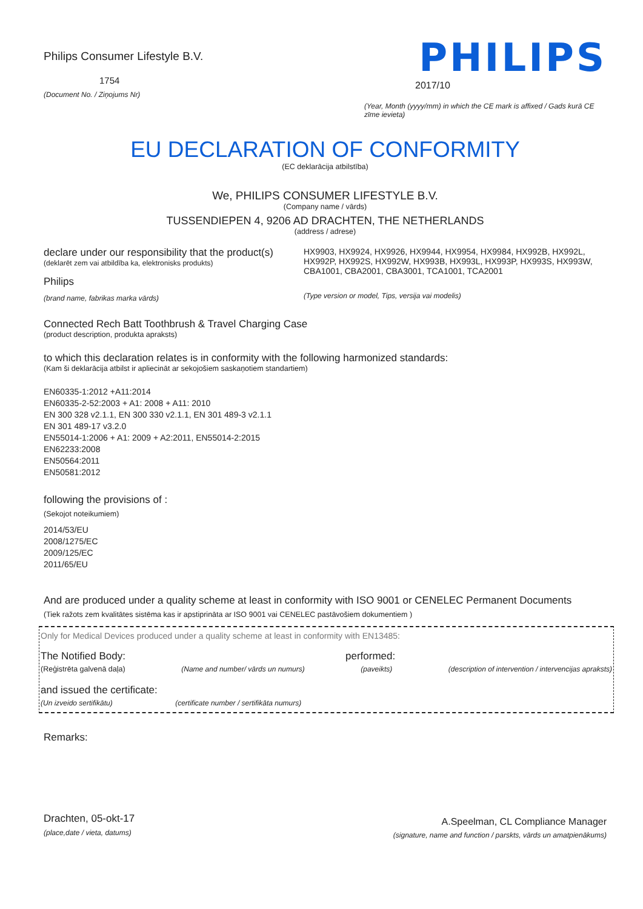Philips Consumer Lifestyle B.V.
1754
(Document No. / Ziņojums Nr)
PHILIPS
2017/10
(Year, Month (yyyy/mm) in which the CE mark is affixed / Gads kurā CE zīme ievieta)
EU DECLARATION OF CONFORMITY
(EC deklarācija atbilstība)
We, PHILIPS CONSUMER LIFESTYLE B.V.
(Company name / vārds)
TUSSENDIEPEN 4, 9206 AD DRACHTEN, THE NETHERLANDS
(address / adrese)
declare under our responsibility that the product(s)
(deklarēt zem vai atbildība ka, elektronisks produkts)
Philips
(brand name, fabrikas marka vārds)
HX9903, HX9924, HX9926, HX9944, HX9954, HX9984, HX992B, HX992L, HX992P, HX992S, HX992W, HX993B, HX993L, HX993P, HX993S, HX993W, CBA1001, CBA2001, CBA3001, TCA1001, TCA2001
(Type version or model, Tips, versija vai modelis)
Connected Rech Batt Toothbrush & Travel Charging Case
(product description, produkta apraksts)
to which this declaration relates is in conformity with the following harmonized standards:
(Kam ši deklarācija atbilst ir apliecināt ar sekojošiem saskaņotiem standartiem)
EN60335-1:2012 +A11:2014
EN60335-2-52:2003 + A1: 2008 + A11: 2010
EN 300 328 v2.1.1, EN 300 330 v2.1.1, EN 301 489-3 v2.1.1
EN 301 489-17 v3.2.0
EN55014-1:2006 + A1: 2009 + A2:2011, EN55014-2:2015
EN62233:2008
EN50564:2011
EN50581:2012
following the provisions of :
(Sekojot noteikumiem)
2014/53/EU
2008/1275/EC
2009/125/EC
2011/65/EU
And are produced under a quality scheme at least in conformity with ISO 9001 or CENELEC Permanent Documents
(Tiek ražots zem kvalitātes sistēma kas ir apstiprināta ar ISO 9001 vai CENELEC pastāvošiem dokumentiem )
Only for Medical Devices produced under a quality scheme at least in conformity with EN13485:
The Notified Body: performed:
(Reģistrēta galvenā daļa) (Name and number/ vārds un numurs) (paveikts) (description of intervention / intervencijas apraksts)
and issued the certificate:
(Un izveido sertifikātu) (certificate number / sertifikāta numurs)
Remarks:
Drachten, 05-okt-17
(place,date / vieta, datums)
A.Speelman, CL Compliance Manager
(signature, name and function / parskts, vārds un amatpienākums)